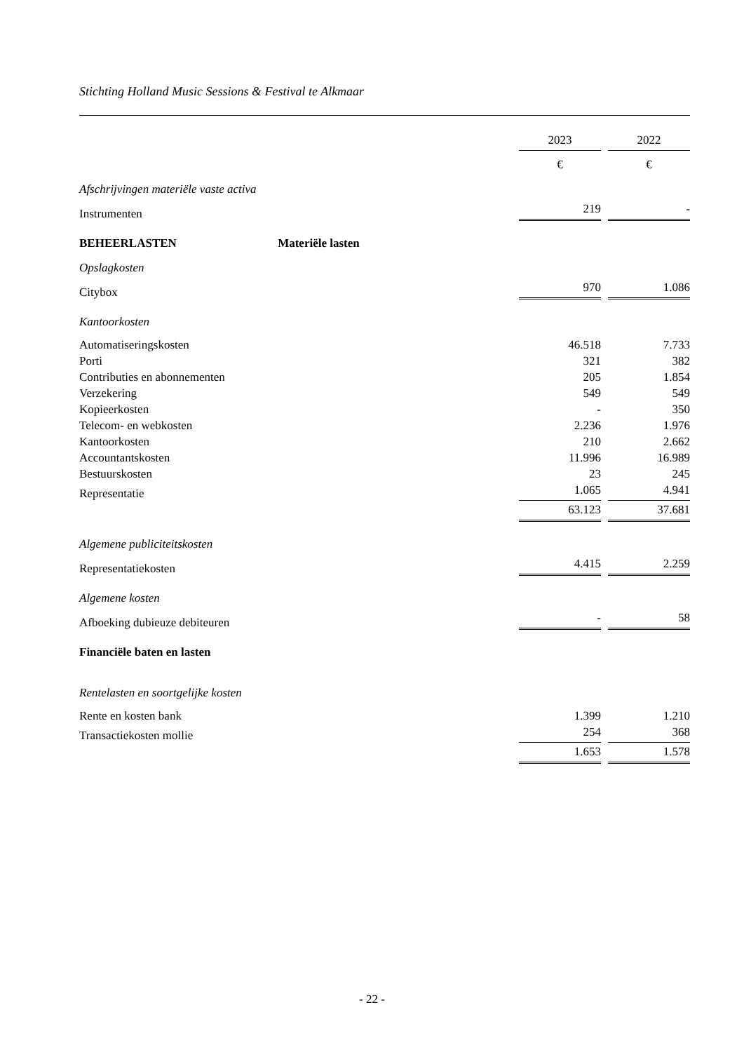Stichting Holland Music Sessions & Festival te Alkmaar
| | 2023 | | 2022 |
| | € | | € |
| Afschrijvingen materiële vaste activa | | | |
| Instrumenten | 219 | | - |
| BEHEERLASTEN Materiële lasten | | | |
| Opslagkosten | | | |
| Citybox | 970 | | 1.086 |
| Kantoorkosten | | | |
| Automatiseringskosten | 46.518 | | 7.733 |
| Porti | 321 | | 382 |
| Contributies en abonnementen | 205 | | 1.854 |
| Verzekering | 549 | | 549 |
| Kopieerkosten | - | | 350 |
| Telecom- en webkosten | 2.236 | | 1.976 |
| Kantoorkosten | 210 | | 2.662 |
| Accountantskosten | 11.996 | | 16.989 |
| Bestuurskosten | 23 | | 245 |
| Representatie | 1.065 | | 4.941 |
| | 63.123 | | 37.681 |
| Algemene publiciteitskosten | | | |
| Representatiekosten | 4.415 | | 2.259 |
| Algemene kosten | | | |
| Afboeking dubieuze debiteuren | - | | 58 |
| Financiële baten en lasten | | | |
| Rentelasten en soortgelijke kosten | | | |
| Rente en kosten bank | 1.399 | | 1.210 |
| Transactiekosten mollie | 254 | | 368 |
| | 1.653 | | 1.578 |
- 22 -